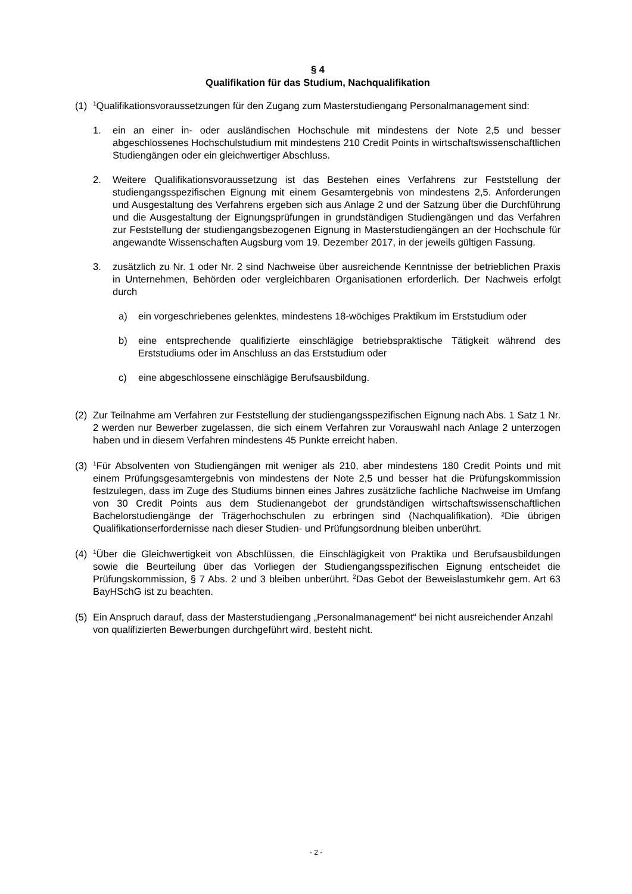§ 4
Qualifikation für das Studium, Nachqualifikation
(1)
<sup>1</sup> Qualifikationsvoraussetzungen für den Zugang zum Masterstudiengang Personalmanagement sind:
1. ein an einer in- oder ausländischen Hochschule mit mindestens der Note 2,5 und besser abgeschlossenes Hochschulstudium mit mindestens 210 Credit Points in wirtschaftswissenschaftlichen Studiengängen oder ein gleichwertiger Abschluss.
2. Weitere Qualifikationsvoraussetzung ist das Bestehen eines Verfahrens zur Feststellung der studiengangsspezifischen Eignung mit einem Gesamtergebnis von mindestens 2,5. Anforderungen und Ausgestaltung des Verfahrens ergeben sich aus Anlage 2 und der Satzung über die Durchführung und die Ausgestaltung der Eignungsprüfungen in grundständigen Studiengängen und das Verfahren zur Feststellung der studiengangsbezogenen Eignung in Masterstudiengängen an der Hochschule für angewandte Wissenschaften Augsburg vom 19. Dezember 2017, in der jeweils gültigen Fassung.
3. zusätzlich zu Nr. 1 oder Nr. 2 sind Nachweise über ausreichende Kenntnisse der betrieblichen Praxis in Unternehmen, Behörden oder vergleichbaren Organisationen erforderlich. Der Nachweis erfolgt durch
a) ein vorgeschriebenes gelenktes, mindestens 18-wöchiges Praktikum im Erststudium oder
b) eine entsprechende qualifizierte einschlägige betriebspraktische Tätigkeit während des Erststudiums oder im Anschluss an das Erststudium oder
c) eine abgeschlossene einschlägige Berufsausbildung.
(2) Zur Teilnahme am Verfahren zur Feststellung der studiengangsspezifischen Eignung nach Abs. 1 Satz 1 Nr. 2 werden nur Bewerber zugelassen, die sich einem Verfahren zur Vorauswahl nach Anlage 2 unterzogen haben und in diesem Verfahren mindestens 45 Punkte erreicht haben.
(3)
<sup>1</sup> Für Absolventen von Studiengängen mit weniger als 210, aber mindestens 180 Credit Points und mit einem Prüfungsgesamtergebnis von mindestens der Note 2,5 und besser hat die Prüfungskommission festzulegen, dass im Zuge des Studiums binnen eines Jahres zusätzliche fachliche Nachweise im Umfang von 30 Credit Points aus dem Studienangebot der grundständigen wirtschaftswissenschaftlichen Bachelorstudiengänge der Trägerhochschulen zu erbringen sind (Nachqualifikation). ²Die übrigen Qualifikationserfordernisse nach dieser Studien- und Prüfungsordnung bleiben unberührt.
(4)
<sup>1</sup> Über die Gleichwertigkeit von Abschlüssen, die Einschlägigkeit von Praktika und Berufsausbildungen sowie die Beurteilung über das Vorliegen der Studiengangsspezifischen Eignung entscheidet die Prüfungskommission, § 7 Abs. 2 und 3 bleiben unberührt. <sup>2</sup>Das Gebot der Beweislastumkehr gem. Art 63 BayHSchG ist zu beachten.
(5) Ein Anspruch darauf, dass der Masterstudiengang „Personalmanagement“ bei nicht ausreichender Anzahl von qualifizierten Bewerbungen durchgeführt wird, besteht nicht.
- 2 -